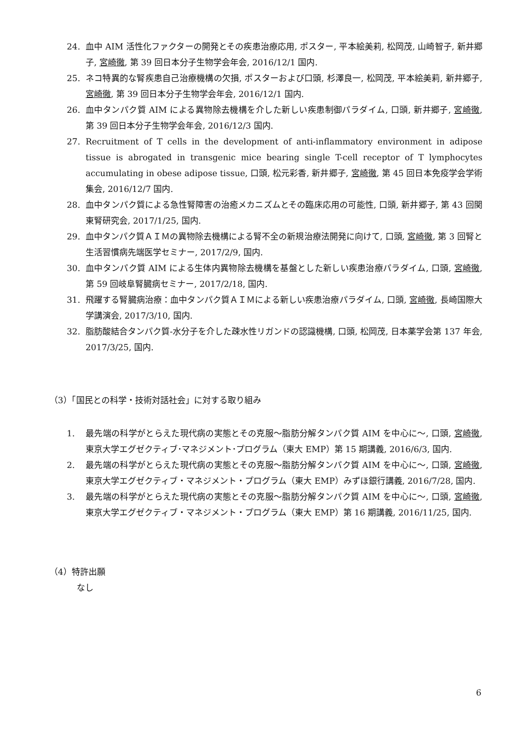24. 血中 AIM 活性化ファクターの開発とその疾患治療応用, ポスター, 平本絵美莉, 松岡茂, 山崎智子, 新井郷子, 宮崎徹, 第 39 回日本分子生物学会年会, 2016/12/1 国内.
25. ネコ特異的な腎疾患自己治療機構の欠損, ポスターおよび口頭, 杉澤良一, 松岡茂, 平本絵美莉, 新井郷子, 宮崎徹, 第 39 回日本分子生物学会年会, 2016/12/1 国内.
26. 血中タンパク質 AIM による異物除去機構を介した新しい疾患制御パラダイム, 口頭, 新井郷子, 宮崎徹, 第 39 回日本分子生物学会年会, 2016/12/3 国内.
27. Recruitment of T cells in the development of anti-inflammatory environment in adipose tissue is abrogated in transgenic mice bearing single T-cell receptor of T lymphocytes accumulating in obese adipose tissue, 口頭, 松元彩香, 新井郷子, 宮崎徹, 第 45 回日本免疫学会学術集会, 2016/12/7 国内.
28. 血中タンパク質による急性腎障害の治癒メカニズムとその臨床応用の可能性, 口頭, 新井郷子, 第 43 回関東腎研究会, 2017/1/25, 国内.
29. 血中タンパク質ＡＩＭの異物除去機構による腎不全の新規治療法開発に向けて, 口頭, 宮崎徹, 第 3 回腎と生活習慣病先端医学セミナー, 2017/2/9, 国内.
30. 血中タンパク質 AIM による生体内異物除去機構を基盤とした新しい疾患治療パラダイム, 口頭, 宮崎徹, 第 59 回岐阜腎臓病セミナー, 2017/2/18, 国内.
31. 飛躍する腎臓病治療：血中タンパク質ＡＩＭによる新しい疾患治療パラダイム, 口頭, 宮崎徹, 長崎国際大学講演会, 2017/3/10, 国内.
32. 脂肪酸結合タンパク質-水分子を介した疎水性リガンドの認識機構, 口頭, 松岡茂, 日本薬学会第 137 年会, 2017/3/25, 国内.
（3）「国民との科学・技術対話社会」に対する取り組み
1. 最先端の科学がとらえた現代病の実態とその克服～脂肪分解タンパク質 AIM を中心に～, 口頭, 宮崎徹, 東京大学エグゼクティブ･マネジメント･プログラム（東大 EMP）第 15 期講義, 2016/6/3, 国内.
2. 最先端の科学がとらえた現代病の実態とその克服～脂肪分解タンパク質 AIM を中心に～, 口頭, 宮崎徹, 東京大学エグゼクティブ・マネジメント・プログラム（東大 EMP）みずほ銀行講義, 2016/7/28, 国内.
3. 最先端の科学がとらえた現代病の実態とその克服～脂肪分解タンパク質 AIM を中心に～, 口頭, 宮崎徹, 東京大学エグゼクティブ・マネジメント・プログラム（東大 EMP）第 16 期講義, 2016/11/25, 国内.
（4）特許出願
なし
6